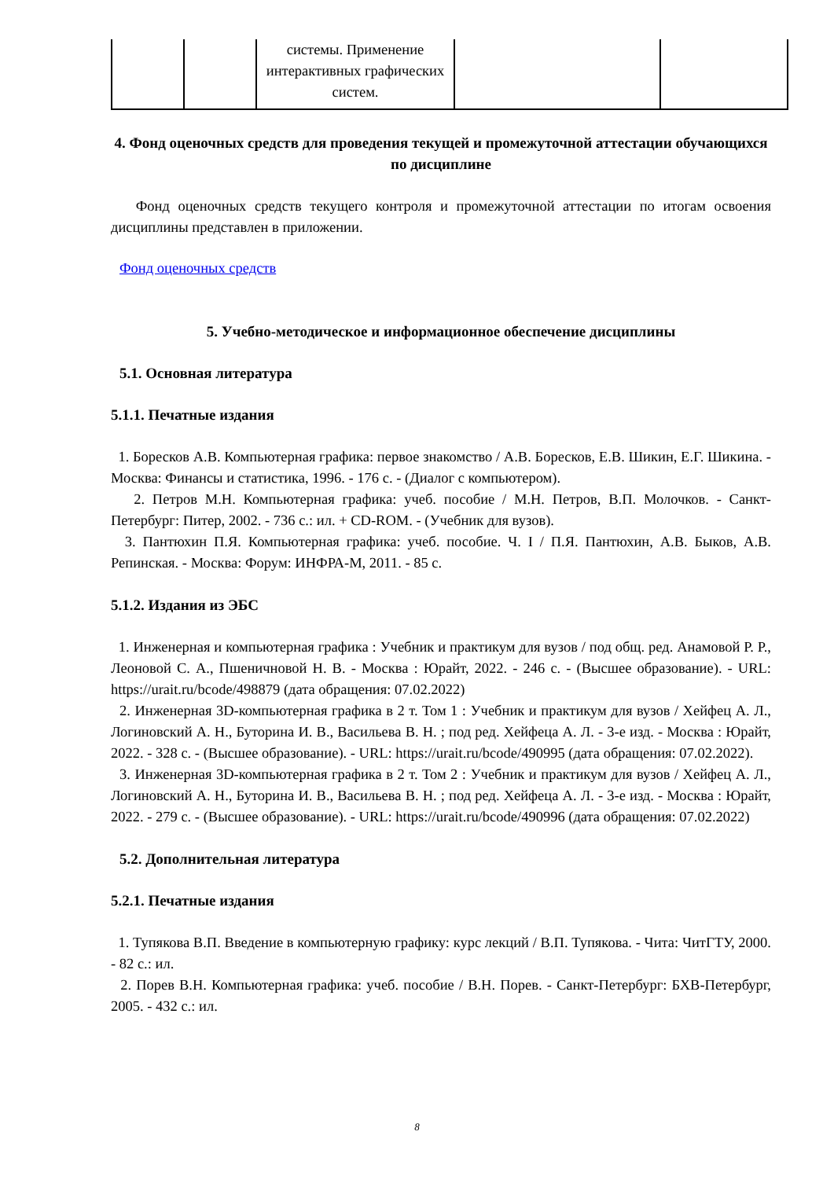| | | системы. Применение интерактивных графических систем. | | |
4. Фонд оценочных средств для проведения текущей и промежуточной аттестации обучающихся по дисциплине
Фонд оценочных средств текущего контроля и промежуточной аттестации по итогам освоения дисциплины представлен в приложении.
Фонд оценочных средств
5. Учебно-методическое и информационное обеспечение дисциплины
5.1. Основная литература
5.1.1. Печатные издания
1. Боресков А.В. Компьютерная графика: первое знакомство / А.В. Боресков, Е.В. Шикин, Е.Г. Шикина. - Москва: Финансы и статистика, 1996. - 176 с. - (Диалог с компьютером).
2. Петров М.Н. Компьютерная графика: учеб. пособие / М.Н. Петров, В.П. Молочков. - Санкт-Петербург: Питер, 2002. - 736 с.: ил. + CD-ROM. - (Учебник для вузов).
3. Пантюхин П.Я. Компьютерная графика: учеб. пособие. Ч. I / П.Я. Пантюхин, А.В. Быков, А.В. Репинская. - Москва: Форум: ИНФРА-М, 2011. - 85 с.
5.1.2. Издания из ЭБС
1. Инженерная и компьютерная графика : Учебник и практикум для вузов / под общ. ред. Анамовой Р. Р., Леоновой С. А., Пшеничновой Н. В. - Москва : Юрайт, 2022. - 246 с. - (Высшее образование). - URL: https://urait.ru/bcode/498879 (дата обращения: 07.02.2022)
2. Инженерная 3D-компьютерная графика в 2 т. Том 1 : Учебник и практикум для вузов / Хейфец А. Л., Логиновский А. Н., Буторина И. В., Васильева В. Н. ; под ред. Хейфеца А. Л. - 3-е изд. - Москва : Юрайт, 2022. - 328 с. - (Высшее образование). - URL: https://urait.ru/bcode/490995 (дата обращения: 07.02.2022).
3. Инженерная 3D-компьютерная графика в 2 т. Том 2 : Учебник и практикум для вузов / Хейфец А. Л., Логиновский А. Н., Буторина И. В., Васильева В. Н. ; под ред. Хейфеца А. Л. - 3-е изд. - Москва : Юрайт, 2022. - 279 с. - (Высшее образование). - URL: https://urait.ru/bcode/490996 (дата обращения: 07.02.2022)
5.2. Дополнительная литература
5.2.1. Печатные издания
1. Тупякова В.П. Введение в компьютерную графику: курс лекций / В.П. Тупякова. - Чита: ЧитГТУ, 2000. - 82 с.: ил.
2. Порев В.Н. Компьютерная графика: учеб. пособие / В.Н. Порев. - Санкт-Петербург: БХВ-Петербург, 2005. - 432 с.: ил.
8